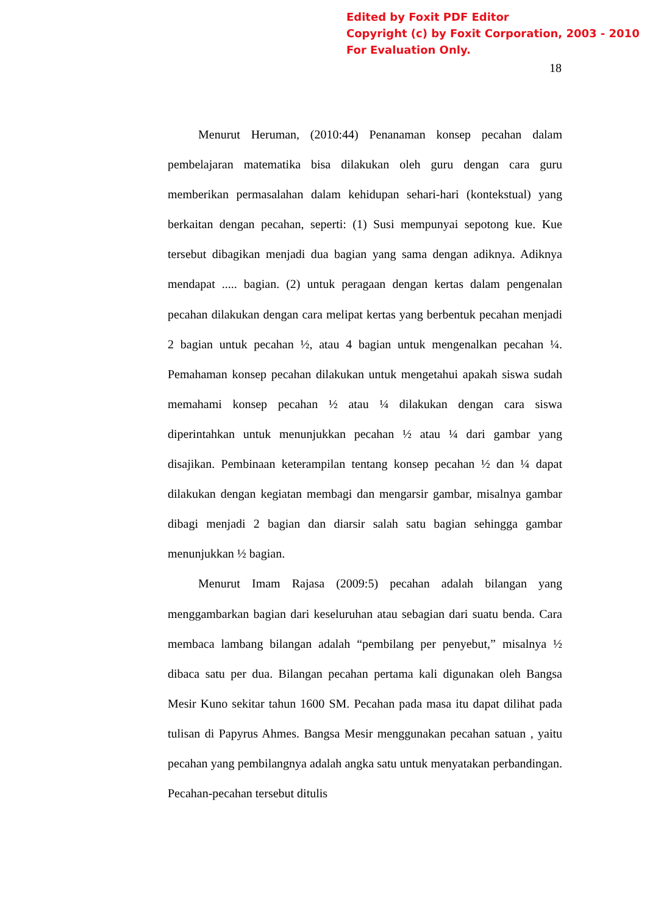Edited by Foxit PDF Editor
Copyright (c) by Foxit Corporation, 2003 - 2010
For Evaluation Only.
18
Menurut Heruman, (2010:44) Penanaman konsep pecahan dalam pembelajaran matematika bisa dilakukan oleh guru dengan cara guru memberikan permasalahan dalam kehidupan sehari-hari (kontekstual) yang berkaitan dengan pecahan, seperti: (1) Susi mempunyai sepotong kue. Kue tersebut dibagikan menjadi dua bagian yang sama dengan adiknya. Adiknya mendapat ..... bagian. (2) untuk peragaan dengan kertas dalam pengenalan pecahan dilakukan dengan cara melipat kertas yang berbentuk pecahan menjadi 2 bagian untuk pecahan ½, atau 4 bagian untuk mengenalkan pecahan ¼. Pemahaman konsep pecahan dilakukan untuk mengetahui apakah siswa sudah memahami konsep pecahan ½ atau ¼ dilakukan dengan cara siswa diperintahkan untuk menunjukkan pecahan ½ atau ¼ dari gambar yang disajikan. Pembinaan keterampilan tentang konsep pecahan ½ dan ¼ dapat dilakukan dengan kegiatan membagi dan mengarsir gambar, misalnya gambar dibagi menjadi 2 bagian dan diarsir salah satu bagian sehingga gambar menunjukkan ½ bagian.
Menurut Imam Rajasa (2009:5) pecahan adalah bilangan yang menggambarkan bagian dari keseluruhan atau sebagian dari suatu benda. Cara membaca lambang bilangan adalah “pembilang per penyebut,” misalnya ½ dibaca satu per dua. Bilangan pecahan pertama kali digunakan oleh Bangsa Mesir Kuno sekitar tahun 1600 SM. Pecahan pada masa itu dapat dilihat pada tulisan di Papyrus Ahmes. Bangsa Mesir menggunakan pecahan satuan , yaitu pecahan yang pembilangnya adalah angka satu untuk menyatakan perbandingan. Pecahan-pecahan tersebut ditulis